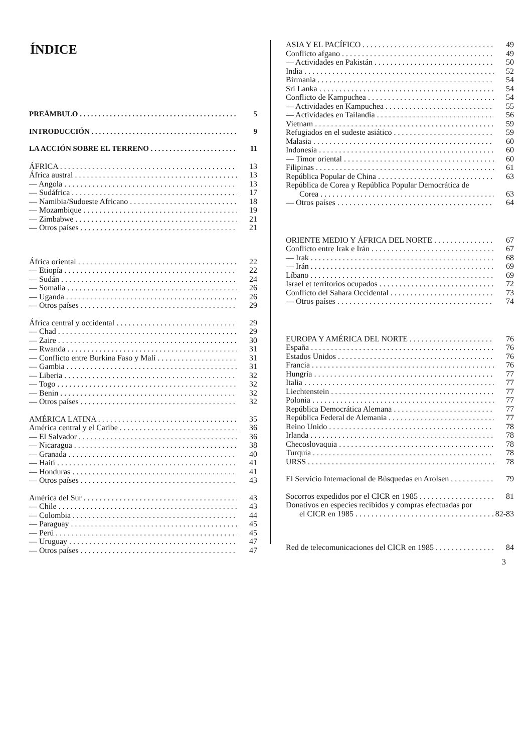ÍNDICE
PREÁMBULO 5
INTRODUCCIÓN 9
LA ACCIÓN SOBRE EL TERRENO 11
ÁFRICA 13
África austral 13
— Angola 13
— Sudáfrica 17
— Namibia/Sudoeste Africano 18
— Mozambique 19
— Zimbabwe 21
— Otros países 21
África oriental 22
— Etiopía 22
— Sudán 24
— Somalia 26
— Uganda 26
— Otros países 29
África central y occidental 29
— Chad 29
— Zaire 30
— Rwanda 31
— Conflicto entre Burkina Faso y Malí 31
— Gambia 31
— Liberia 32
— Togo 32
— Benin 32
— Otros países 32
AMÉRICA LATINA 35
América central y el Caribe 36
— El Salvador 36
— Nicaragua 38
— Granada 40
— Haití 41
— Honduras 41
— Otros países 43
América del Sur 43
— Chile 43
— Colombia 44
— Paraguay 45
— Perú 45
— Uruguay 47
— Otros países 47
ASIA Y EL PACÍFICO 49
Conflicto afgano 49
— Actividades en Pakistán 50
India 52
Birmania 54
Sri Lanka 54
Conflicto de Kampuchea 54
— Actividades en Kampuchea 55
— Actividades en Tailandia 56
Vietnam 59
Refugiados en el sudeste asiático 59
Malasia 60
Indonesia 60
— Timor oriental 60
Filipinas 61
República Popular de China 63
República de Corea y República Popular Democrática de
Corea 63
— Otros países 64
ORIENTE MEDIO Y ÁFRICA DEL NORTE 67
Conflicto entre Irak e Irán 67
— Irak 68
— Irán 69
Líbano 69
Israel et territorios ocupados 72
Conflicto del Sahara Occidental 73
— Otros países 74
EUROPA Y AMÉRICA DEL NORTE 76
España 76
Estados Unidos 76
Francia 76
Hungría 77
Italia 77
Liechtenstein 77
Polonia 77
República Democrática Alemana 77
República Federal de Alemania 77
Reino Unido 78
Irlanda 78
Checoslovaquia 78
Turquía 78
URSS 78
El Servicio Internacional de Búsquedas en Arolsen 79
Socorros expedidos por el CICR en 1985 81
Donativos en especies recibidos y compras efectuadas por
el CICR en 1985 82-83
Red de telecomunicaciones del CICR en 1985 84
3